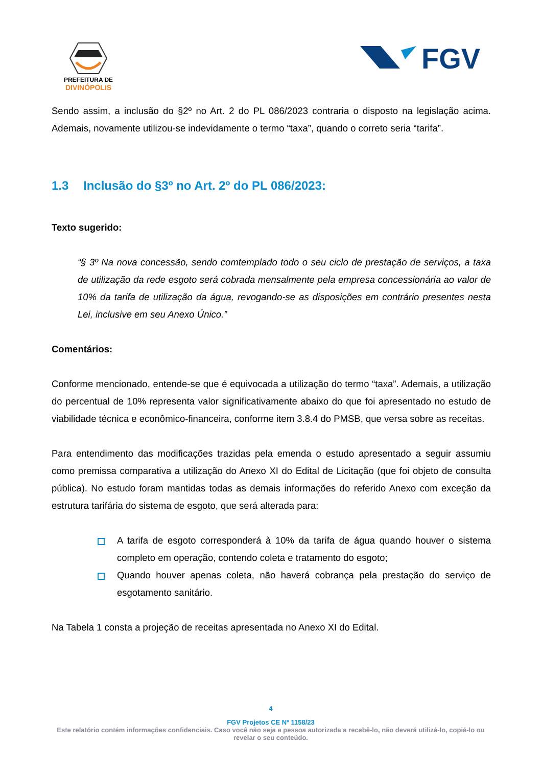PREFEITURA DE
DIVINÓPOLIS
FGV
Sendo assim, a inclusão do §2º no Art. 2 do PL 086/2023 contraria o disposto na legislação acima. Ademais, novamente utilizou-se indevidamente o termo “taxa”, quando o correto seria “tarifa”.
1.3 Inclusão do §3º no Art. 2º do PL 086/2023:
Texto sugerido:
“§ 3º Na nova concessão, sendo comtemplado todo o seu ciclo de prestação de serviços, a taxa de utilização da rede esgoto será cobrada mensalmente pela empresa concessionária ao valor de 10% da tarifa de utilização da água, revogando-se as disposições em contrário presentes nesta Lei, inclusive em seu Anexo Único.”
Comentários:
Conforme mencionado, entende-se que é equivocada a utilização do termo “taxa”. Ademais, a utilização do percentual de 10% representa valor significativamente abaixo do que foi apresentado no estudo de viabilidade técnica e econômico-financeira, conforme item 3.8.4 do PMSB, que versa sobre as receitas.
Para entendimento das modificações trazidas pela emenda o estudo apresentado a seguir assumiu como premissa comparativa a utilização do Anexo XI do Edital de Licitação (que foi objeto de consulta pública). No estudo foram mantidas todas as demais informações do referido Anexo com exceção da estrutura tarifária do sistema de esgoto, que será alterada para:
A tarifa de esgoto corresponderá à 10% da tarifa de água quando houver o sistema completo em operação, contendo coleta e tratamento do esgoto;
Quando houver apenas coleta, não haverá cobrança pela prestação do serviço de esgotamento sanitário.
Na Tabela 1 consta a projeção de receitas apresentada no Anexo XI do Edital.
4
FGV Projetos CE Nº 1158/23
Este relatório contém informações confidenciais. Caso você não seja a pessoa autorizada a recebê-lo, não deverá utilizá-lo, copiá-lo ou revelar o seu conteúdo.